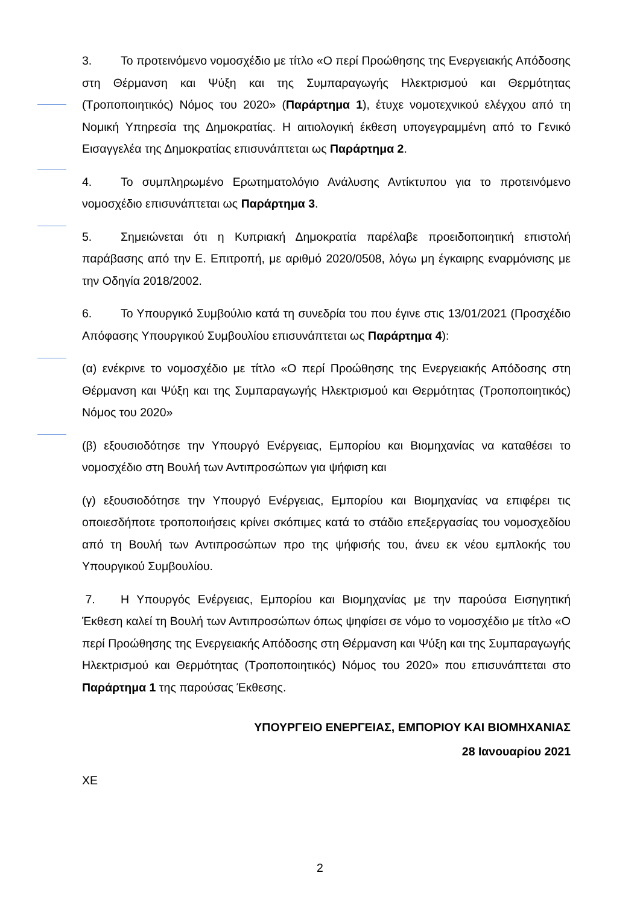3. Το προτεινόμενο νομοσχέδιο με τίτλο «Ο περί Προώθησης της Ενεργειακής Απόδοσης στη Θέρμανση και Ψύξη και της Συμπαραγωγής Ηλεκτρισμού και Θερμότητας (Τροποποιητικός) Νόμος του 2020» (Παράρτημα 1), έτυχε νομοτεχνικού ελέγχου από τη Νομική Υπηρεσία της Δημοκρατίας. Η αιτιολογική έκθεση υπογεγραμμένη από το Γενικό Εισαγγελέα της Δημοκρατίας επισυνάπτεται ως Παράρτημα 2.
4. Το συμπληρωμένο Ερωτηματολόγιο Ανάλυσης Αντίκτυπου για το προτεινόμενο νομοσχέδιο επισυνάπτεται ως Παράρτημα 3.
5. Σημειώνεται ότι η Κυπριακή Δημοκρατία παρέλαβε προειδοποιητική επιστολή παράβασης από την Ε. Επιτροπή, με αριθμό 2020/0508, λόγω μη έγκαιρης εναρμόνισης με την Οδηγία 2018/2002.
6. Το Υπουργικό Συμβούλιο κατά τη συνεδρία του που έγινε στις 13/01/2021 (Προσχέδιο Απόφασης Υπουργικού Συμβουλίου επισυνάπτεται ως Παράρτημα 4):
(α) ενέκρινε το νομοσχέδιο με τίτλο «Ο περί Προώθησης της Ενεργειακής Απόδοσης στη Θέρμανση και Ψύξη και της Συμπαραγωγής Ηλεκτρισμού και Θερμότητας (Τροποποιητικός) Νόμος του 2020»
(β) εξουσιοδότησε την Υπουργό Ενέργειας, Εμπορίου και Βιομηχανίας να καταθέσει το νομοσχέδιο στη Βουλή των Αντιπροσώπων για ψήφιση και
(γ) εξουσιοδότησε την Υπουργό Ενέργειας, Εμπορίου και Βιομηχανίας να επιφέρει τις οποιεσδήποτε τροποποιήσεις κρίνει σκόπιμες κατά το στάδιο επεξεργασίας του νομοσχεδίου από τη Βουλή των Αντιπροσώπων προ της ψήφισής του, άνευ εκ νέου εμπλοκής του Υπουργικού Συμβουλίου.
7. Η Υπουργός Ενέργειας, Εμπορίου και Βιομηχανίας με την παρούσα Εισηγητική Έκθεση καλεί τη Βουλή των Αντιπροσώπων όπως ψηφίσει σε νόμο το νομοσχέδιο με τίτλο «Ο περί Προώθησης της Ενεργειακής Απόδοσης στη Θέρμανση και Ψύξη και της Συμπαραγωγής Ηλεκτρισμού και Θερμότητας (Τροποποιητικός) Νόμος του 2020» που επισυνάπτεται στο Παράρτημα 1 της παρούσας Έκθεσης.
ΥΠΟΥΡΓΕΙΟ ΕΝΕΡΓΕΙΑΣ, ΕΜΠΟΡΙΟΥ ΚΑΙ ΒΙΟΜΗΧΑΝΙΑΣ
28 Ιανουαρίου 2021
ΧΕ
2